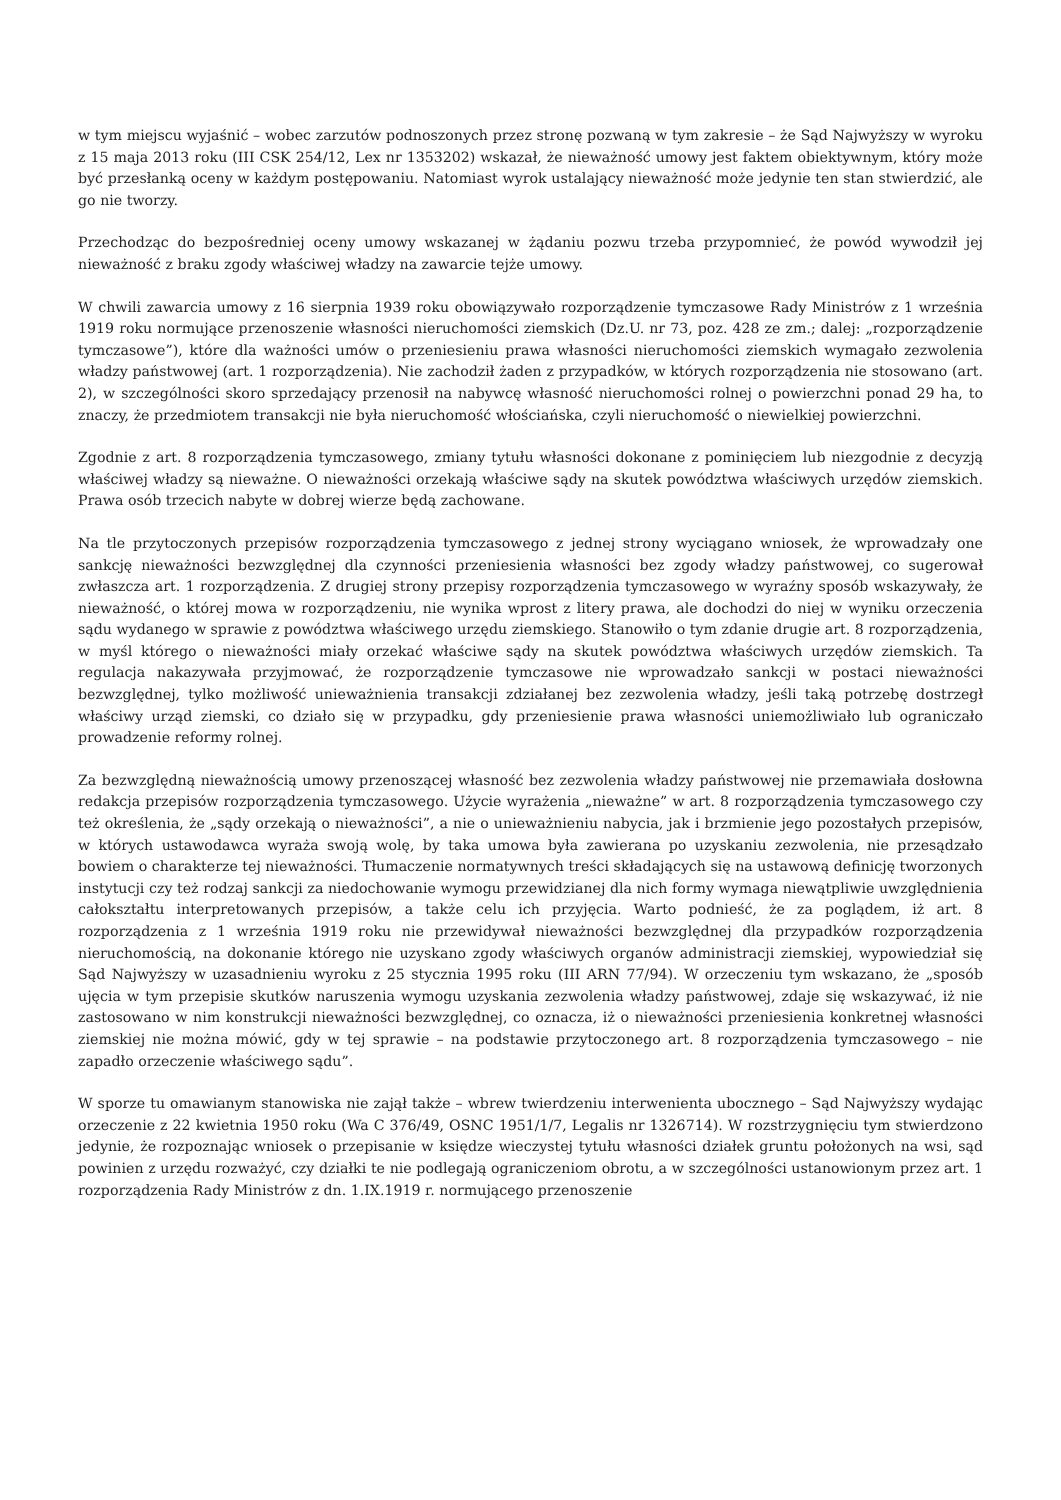w tym miejscu wyjaśnić – wobec zarzutów podnoszonych przez stronę pozwaną w tym zakresie – że Sąd Najwyższy w wyroku z 15 maja 2013 roku (III CSK 254/12, Lex nr 1353202) wskazał, że nieważność umowy jest faktem obiektywnym, który może być przesłanką oceny w każdym postępowaniu. Natomiast wyrok ustalający nieważność może jedynie ten stan stwierdzić, ale go nie tworzy.
Przechodząc do bezpośredniej oceny umowy wskazanej w żądaniu pozwu trzeba przypomnieć, że powód wywodził jej nieważność z braku zgody właściwej władzy na zawarcie tejże umowy.
W chwili zawarcia umowy z 16 sierpnia 1939 roku obowiązywało rozporządzenie tymczasowe Rady Ministrów z 1 września 1919 roku normujące przenoszenie własności nieruchomości ziemskich (Dz.U. nr 73, poz. 428 ze zm.; dalej: „rozporządzenie tymczasowe”), które dla ważności umów o przeniesieniu prawa własności nieruchomości ziemskich wymagało zezwolenia władzy państwowej (art. 1 rozporządzenia). Nie zachodził żaden z przypadków, w których rozporządzenia nie stosowano (art. 2), w szczególności skoro sprzedający przenosił na nabywcę własność nieruchomości rolnej o powierzchni ponad 29 ha, to znaczy, że przedmiotem transakcji nie była nieruchomość włościańska, czyli nieruchomość o niewielkiej powierzchni.
Zgodnie z art. 8 rozporządzenia tymczasowego, zmiany tytułu własności dokonane z pominięciem lub niezgodnie z decyzją właściwej władzy są nieważne. O nieważności orzekają właściwe sądy na skutek powództwa właściwych urzędów ziemskich. Prawa osób trzecich nabyte w dobrej wierze będą zachowane.
Na tle przytoczonych przepisów rozporządzenia tymczasowego z jednej strony wyciągano wniosek, że wprowadzały one sankcję nieważności bezwzględnej dla czynności przeniesienia własności bez zgody władzy państwowej, co sugerował zwłaszcza art. 1 rozporządzenia. Z drugiej strony przepisy rozporządzenia tymczasowego w wyraźny sposób wskazywały, że nieważność, o której mowa w rozporządzeniu, nie wynika wprost z litery prawa, ale dochodzi do niej w wyniku orzeczenia sądu wydanego w sprawie z powództwa właściwego urzędu ziemskiego. Stanowiło o tym zdanie drugie art. 8 rozporządzenia, w myśl którego o nieważności miały orzekać właściwe sądy na skutek powództwa właściwych urzędów ziemskich. Ta regulacja nakazywała przyjmować, że rozporządzenie tymczasowe nie wprowadzało sankcji w postaci nieważności bezwzględnej, tylko możliwość unieważnienia transakcji zdziałanej bez zezwolenia władzy, jeśli taką potrzebę dostrzegł właściwy urząd ziemski, co działo się w przypadku, gdy przeniesienie prawa własności uniemożliwiało lub ograniczało prowadzenie reformy rolnej.
Za bezwzględną nieważnością umowy przenoszącej własność bez zezwolenia władzy państwowej nie przemawiała dosłowna redakcja przepisów rozporządzenia tymczasowego. Użycie wyrażenia „nieważne” w art. 8 rozporządzenia tymczasowego czy też określenia, że „sądy orzekają o nieważności”, a nie o unieważnieniu nabycia, jak i brzmienie jego pozostałych przepisów, w których ustawodawca wyraża swoją wolę, by taka umowa była zawierana po uzyskaniu zezwolenia, nie przesądzało bowiem o charakterze tej nieważności. Tłumaczenie normatywnych treści składających się na ustawową definicję tworzonych instytucji czy też rodzaj sankcji za niedochowanie wymogu przewidzianej dla nich formy wymaga niewątpliwie uwzględnienia całokształtu interpretowanych przepisów, a także celu ich przyjęcia. Warto podnieść, że za poglądem, iż art. 8 rozporządzenia z 1 września 1919 roku nie przewidywał nieważności bezwzględnej dla przypadków rozporządzenia nieruchomością, na dokonanie którego nie uzyskano zgody właściwych organów administracji ziemskiej, wypowiedział się Sąd Najwyższy w uzasadnieniu wyroku z 25 stycznia 1995 roku (III ARN 77/94). W orzeczeniu tym wskazano, że „sposób ujęcia w tym przepisie skutków naruszenia wymogu uzyskania zezwolenia władzy państwowej, zdaje się wskazywać, iż nie zastosowano w nim konstrukcji nieważności bezwzględnej, co oznacza, iż o nieważności przeniesienia konkretnej własności ziemskiej nie można mówić, gdy w tej sprawie – na podstawie przytoczonego art. 8 rozporządzenia tymczasowego – nie zapadło orzeczenie właściwego sądu”.
W sporze tu omawianym stanowiska nie zajął także – wbrew twierdzeniu interwenienta ubocznego – Sąd Najwyższy wydając orzeczenie z 22 kwietnia 1950 roku (Wa C 376/49, OSNC 1951/1/7, Legalis nr 1326714). W rozstrzygnięciu tym stwierdzono jedynie, że rozpoznając wniosek o przepisanie w księdze wieczystej tytułu własności działek gruntu położonych na wsi, sąd powinien z urzędu rozważyć, czy działki te nie podlegają ograniczeniom obrotu, a w szczególności ustanowionym przez art. 1 rozporządzenia Rady Ministrów z dn. 1.IX.1919 r. normującego przenoszenie